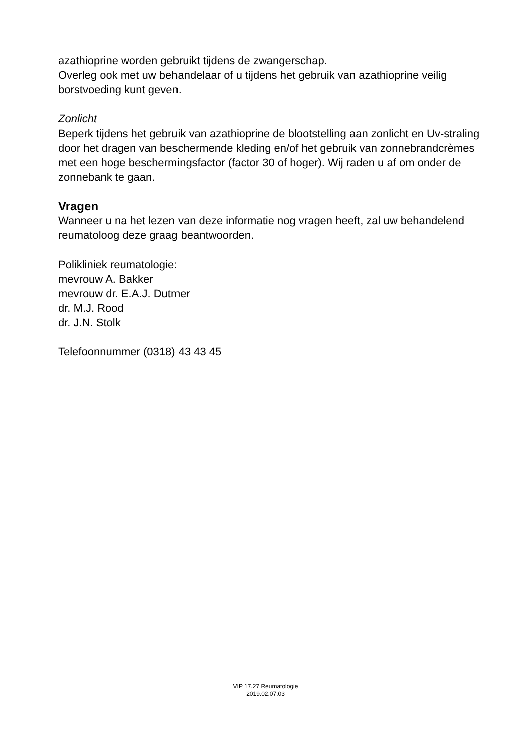azathioprine worden gebruikt tijdens de zwangerschap.
Overleg ook met uw behandelaar of u tijdens het gebruik van azathioprine veilig borstvoeding kunt geven.
Zonlicht
Beperk tijdens het gebruik van azathioprine de blootstelling aan zonlicht en Uv-straling door het dragen van beschermende kleding en/of het gebruik van zonnebrandcrèmes met een hoge beschermingsfactor (factor 30 of hoger). Wij raden u af om onder de zonnebank te gaan.
Vragen
Wanneer u na het lezen van deze informatie nog vragen heeft, zal uw behandelend reumatoloog deze graag beantwoorden.
Polikliniek reumatologie:
mevrouw A. Bakker
mevrouw dr. E.A.J. Dutmer
dr. M.J. Rood
dr. J.N. Stolk
Telefoonnummer (0318) 43 43 45
VIP 17.27 Reumatologie
2019.02.07.03